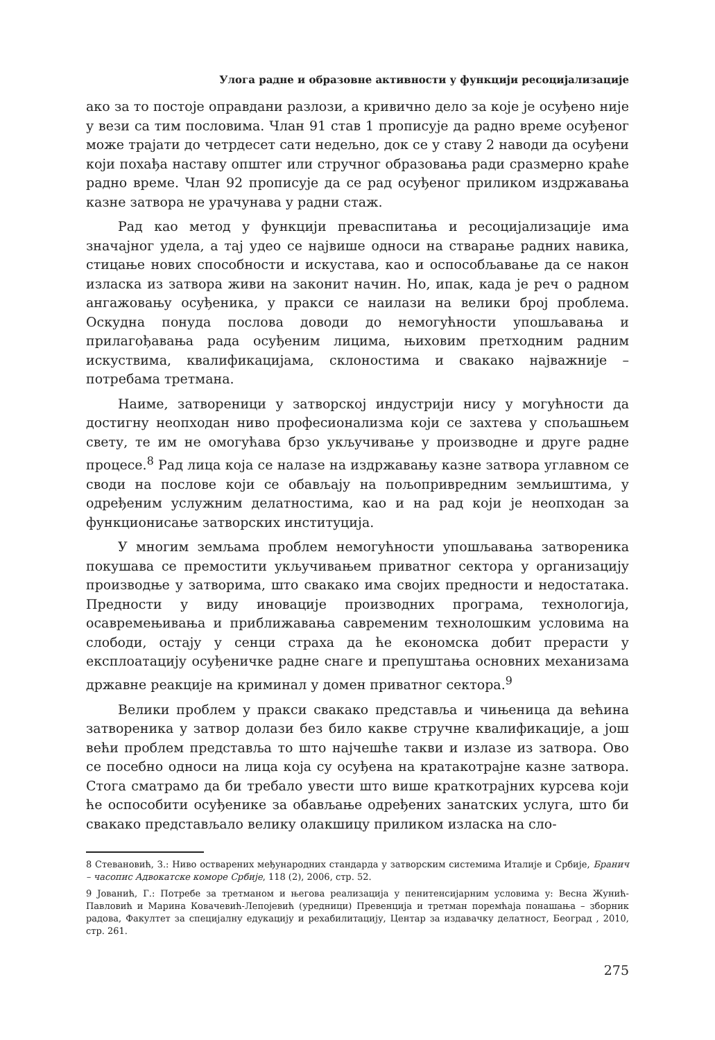Улога радне и образовне активности у функцији ресоцијализације
ако за то постоје оправдани разлози, а кривично дело за које је осуђено није у вези са тим пословима. Члан 91 став 1 прописује да радно време осуђеног може трајати до четрдесет сати недељно, док се у ставу 2 наводи да осуђени који похађа наставу општег или стручног образовања ради сразмерно краће радно време. Члан 92 прописује да се рад осуђеног приликом издржавања казне затвора не урачунава у радни стаж.
Рад као метод у функцији преваспитања и ресоцијализације има значајног удела, а тај удео се највише односи на стварање радних навика, стицање нових способности и искустава, као и оспособљавање да се након изласка из затвора живи на законит начин. Но, ипак, када је реч о радном ангажовању осуђеника, у пракси се наилази на велики број проблема. Оскудна понуда послова доводи до немогућности упошљавања и прилагођавања рада осуђеним лицима, њиховим претходним радним искуствима, квалификацијама, склоностима и свакако најважније – потребама третмана.
Наиме, затвореници у затворској индустрији нису у могућности да достигну неопходан ниво професионализма који се захтева у спољашњем свету, те им не омогућава брзо укључивање у производне и друге радне процесе.<sup>8</sup> Рад лица која се налазе на издржавању казне затвора углавном се своди на послове који се обављају на пољопривредним земљиштима, у одређеним услужним делатностима, као и на рад који је неопходан за функционисање затворских институција.
У многим земљама проблем немогућности упошљавања затвореника покушава се премостити укључивањем приватног сектора у организацију производње у затворима, што свакако има својих предности и недостатака. Предности у виду иновације производних програма, технологија, осавремењивања и приближавања савременим технолошким условима на слободи, остају у сенци страха да ће економска добит прерасти у експлоатацију осуђеничке радне снаге и препуштања основних механизама државне реакције на криминал у домен приватног сектора.<sup>9</sup>
Велики проблем у пракси свакако представља и чињеница да већина затвореника у затвор долази без било какве стручне квалификације, а још већи проблем представља то што најчешће такви и излазе из затвора. Ово се посебно односи на лица која су осуђена на кратакотрајне казне затвора. Стога сматрамо да би требало увести што више краткотрајних курсева који ће оспособити осуђенике за обављање одређених занатских услуга, што би свакако представљало велику олакшицу приликом изласка на сло-
8 Стевановић, З.: Ниво остварених међународних стандарда у затворским системима Италије и Србије, Бранич – часопис Адвокатске коморе Србије, 118 (2), 2006, стр. 52.
9 Јованић, Г.: Потребе за третманом и његова реализација у пенитенсијарним условима у: Весна Жунић-Павловић и Марина Ковачевић-Лепојевић (уредници) Превенција и третман поремћаја понашања – зборник радова, Факултет за специјалну едукацију и рехабилитацију, Центар за издавачку делатност, Београд , 2010, стр. 261.
275